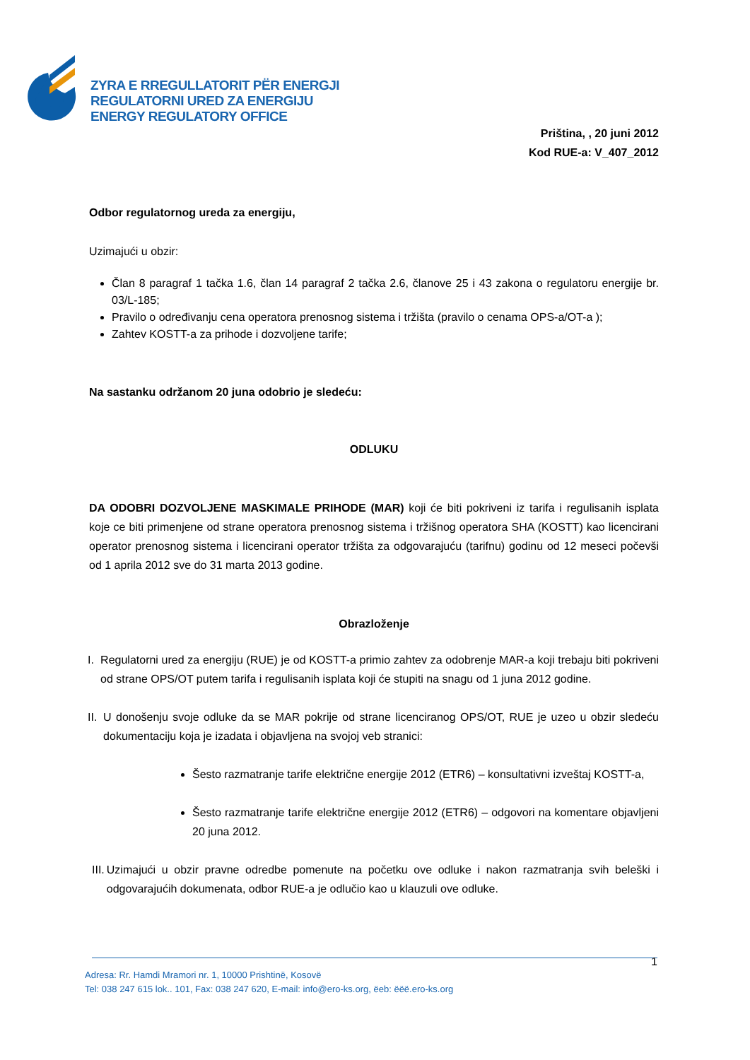ZYRA E RREGULLATORIT PËR ENERGJI
REGULATORNI URED ZA ENERGIJU
ENERGY REGULATORY OFFICE
Priština, , 20 juni 2012
Kod RUE-a: V_407_2012
Odbor regulatornog ureda za energiju,
Uzimajući u obzir:
Član 8 paragraf 1 tačka 1.6, član 14 paragraf 2 tačka 2.6, članove 25 i 43 zakona o regulatoru energije br. 03/L-185;
Pravilo o određivanju cena operatora prenosnog sistema i tržišta (pravilo o cenama OPS-a/OT-a );
Zahtev KOSTT-a za prihode i dozvoljene tarife;
Na sastanku održanom 20 juna odobrio je sledeću:
ODLUKU
DA ODOBRI DOZVOLJENE MASKIMALE PRIHODE (MAR) koji će biti pokriveni iz tarifa i regulisanih isplata koje ce biti primenjene od strane operatora prenosnog sistema i tržišnog operatora SHA (KOSTT) kao licencirani operator prenosnog sistema i licencirani operator tržišta za odgovarajuću (tarifnu) godinu od 12 meseci počevši od 1 aprila 2012 sve do 31 marta 2013 godine.
Obrazloženje
I. Regulatorni ured za energiju (RUE) je od KOSTT-a primio zahtev za odobrenje MAR-a koji trebaju biti pokriveni od strane OPS/OT putem tarifa i regulisanih isplata koji će stupiti na snagu od 1 juna 2012 godine.
II. U donošenju svoje odluke da se MAR pokrije od strane licenciranog OPS/OT, RUE je uzeo u obzir sledeću dokumentaciju koja je izadata i objavljena na svojoj veb stranici:
Šesto razmatranje tarife električne energije 2012 (ETR6) – konsultativni izveštaj KOSTT-a,
Šesto razmatranje tarife električne energije 2012 (ETR6) – odgovori na komentare objavljeni 20 juna 2012.
III. Uzimajući u obzir pravne odredbe pomenute na početku ove odluke i nakon razmatranja svih beleški i odgovarajućih dokumenata, odbor RUE-a je odlučio kao u klauzuli ove odluke.
1
Adresa: Rr. Hamdi Mramori nr. 1, 10000 Prishtinë, Kosovë
Tel: 038 247 615 lok.. 101, Fax: 038 247 620, E-mail: info@ero-ks.org, ëeb: ëëë.ero-ks.org